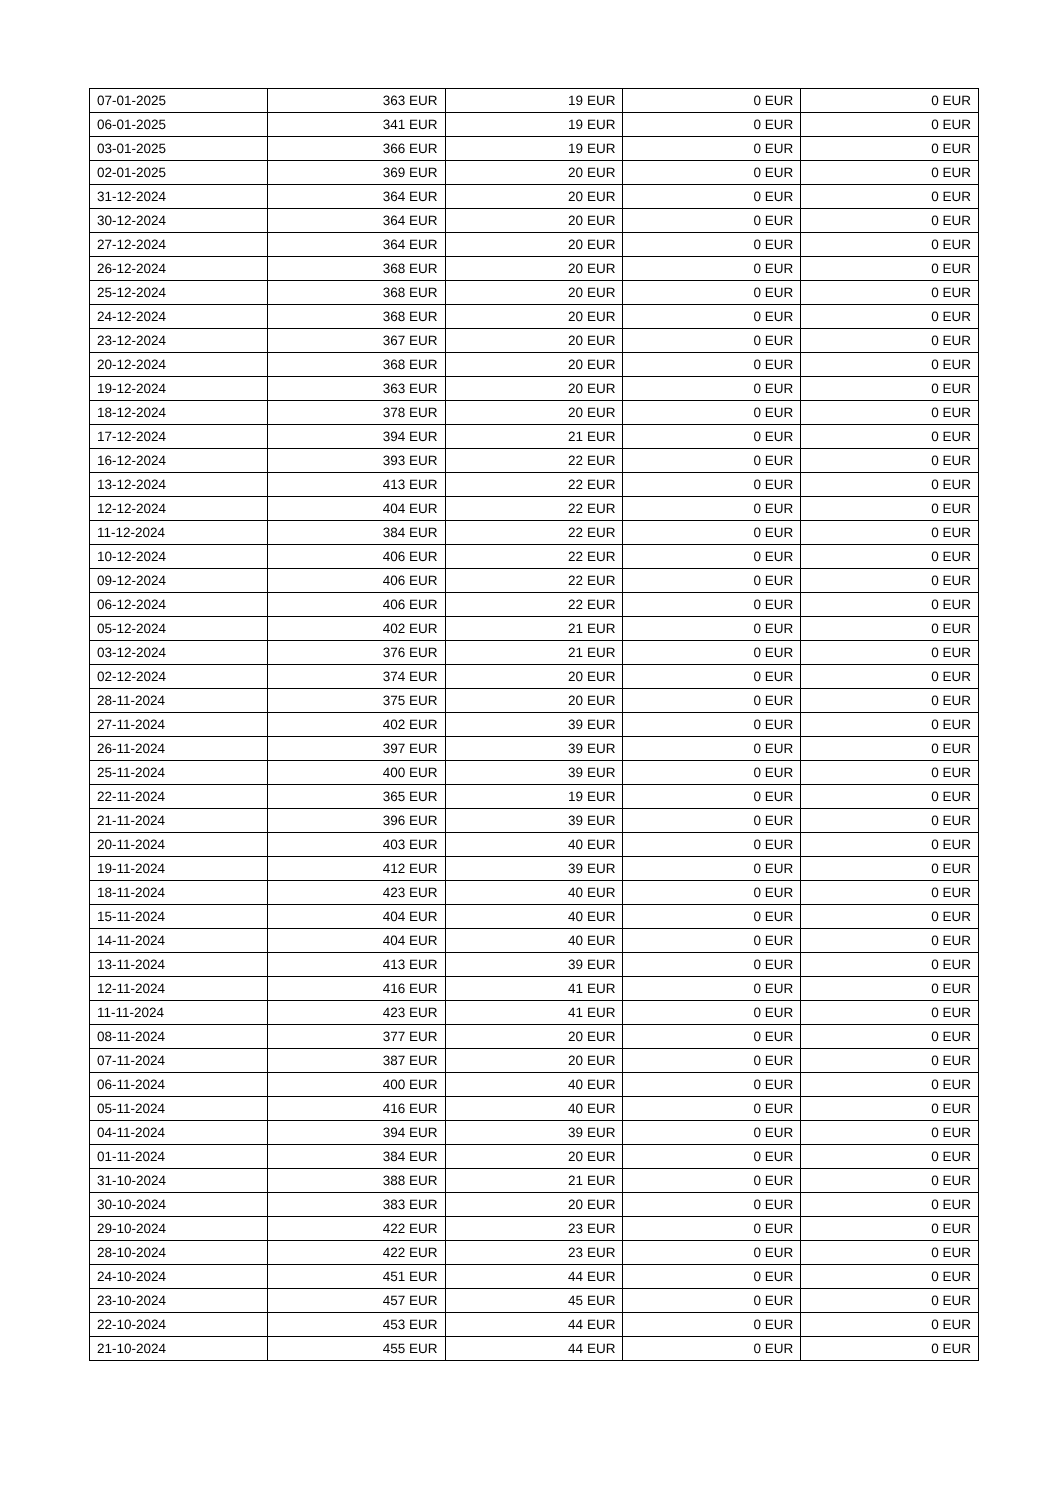| 07-01-2025 | 363 EUR | 19 EUR | 0 EUR | 0 EUR |
| 06-01-2025 | 341 EUR | 19 EUR | 0 EUR | 0 EUR |
| 03-01-2025 | 366 EUR | 19 EUR | 0 EUR | 0 EUR |
| 02-01-2025 | 369 EUR | 20 EUR | 0 EUR | 0 EUR |
| 31-12-2024 | 364 EUR | 20 EUR | 0 EUR | 0 EUR |
| 30-12-2024 | 364 EUR | 20 EUR | 0 EUR | 0 EUR |
| 27-12-2024 | 364 EUR | 20 EUR | 0 EUR | 0 EUR |
| 26-12-2024 | 368 EUR | 20 EUR | 0 EUR | 0 EUR |
| 25-12-2024 | 368 EUR | 20 EUR | 0 EUR | 0 EUR |
| 24-12-2024 | 368 EUR | 20 EUR | 0 EUR | 0 EUR |
| 23-12-2024 | 367 EUR | 20 EUR | 0 EUR | 0 EUR |
| 20-12-2024 | 368 EUR | 20 EUR | 0 EUR | 0 EUR |
| 19-12-2024 | 363 EUR | 20 EUR | 0 EUR | 0 EUR |
| 18-12-2024 | 378 EUR | 20 EUR | 0 EUR | 0 EUR |
| 17-12-2024 | 394 EUR | 21 EUR | 0 EUR | 0 EUR |
| 16-12-2024 | 393 EUR | 22 EUR | 0 EUR | 0 EUR |
| 13-12-2024 | 413 EUR | 22 EUR | 0 EUR | 0 EUR |
| 12-12-2024 | 404 EUR | 22 EUR | 0 EUR | 0 EUR |
| 11-12-2024 | 384 EUR | 22 EUR | 0 EUR | 0 EUR |
| 10-12-2024 | 406 EUR | 22 EUR | 0 EUR | 0 EUR |
| 09-12-2024 | 406 EUR | 22 EUR | 0 EUR | 0 EUR |
| 06-12-2024 | 406 EUR | 22 EUR | 0 EUR | 0 EUR |
| 05-12-2024 | 402 EUR | 21 EUR | 0 EUR | 0 EUR |
| 03-12-2024 | 376 EUR | 21 EUR | 0 EUR | 0 EUR |
| 02-12-2024 | 374 EUR | 20 EUR | 0 EUR | 0 EUR |
| 28-11-2024 | 375 EUR | 20 EUR | 0 EUR | 0 EUR |
| 27-11-2024 | 402 EUR | 39 EUR | 0 EUR | 0 EUR |
| 26-11-2024 | 397 EUR | 39 EUR | 0 EUR | 0 EUR |
| 25-11-2024 | 400 EUR | 39 EUR | 0 EUR | 0 EUR |
| 22-11-2024 | 365 EUR | 19 EUR | 0 EUR | 0 EUR |
| 21-11-2024 | 396 EUR | 39 EUR | 0 EUR | 0 EUR |
| 20-11-2024 | 403 EUR | 40 EUR | 0 EUR | 0 EUR |
| 19-11-2024 | 412 EUR | 39 EUR | 0 EUR | 0 EUR |
| 18-11-2024 | 423 EUR | 40 EUR | 0 EUR | 0 EUR |
| 15-11-2024 | 404 EUR | 40 EUR | 0 EUR | 0 EUR |
| 14-11-2024 | 404 EUR | 40 EUR | 0 EUR | 0 EUR |
| 13-11-2024 | 413 EUR | 39 EUR | 0 EUR | 0 EUR |
| 12-11-2024 | 416 EUR | 41 EUR | 0 EUR | 0 EUR |
| 11-11-2024 | 423 EUR | 41 EUR | 0 EUR | 0 EUR |
| 08-11-2024 | 377 EUR | 20 EUR | 0 EUR | 0 EUR |
| 07-11-2024 | 387 EUR | 20 EUR | 0 EUR | 0 EUR |
| 06-11-2024 | 400 EUR | 40 EUR | 0 EUR | 0 EUR |
| 05-11-2024 | 416 EUR | 40 EUR | 0 EUR | 0 EUR |
| 04-11-2024 | 394 EUR | 39 EUR | 0 EUR | 0 EUR |
| 01-11-2024 | 384 EUR | 20 EUR | 0 EUR | 0 EUR |
| 31-10-2024 | 388 EUR | 21 EUR | 0 EUR | 0 EUR |
| 30-10-2024 | 383 EUR | 20 EUR | 0 EUR | 0 EUR |
| 29-10-2024 | 422 EUR | 23 EUR | 0 EUR | 0 EUR |
| 28-10-2024 | 422 EUR | 23 EUR | 0 EUR | 0 EUR |
| 24-10-2024 | 451 EUR | 44 EUR | 0 EUR | 0 EUR |
| 23-10-2024 | 457 EUR | 45 EUR | 0 EUR | 0 EUR |
| 22-10-2024 | 453 EUR | 44 EUR | 0 EUR | 0 EUR |
| 21-10-2024 | 455 EUR | 44 EUR | 0 EUR | 0 EUR |